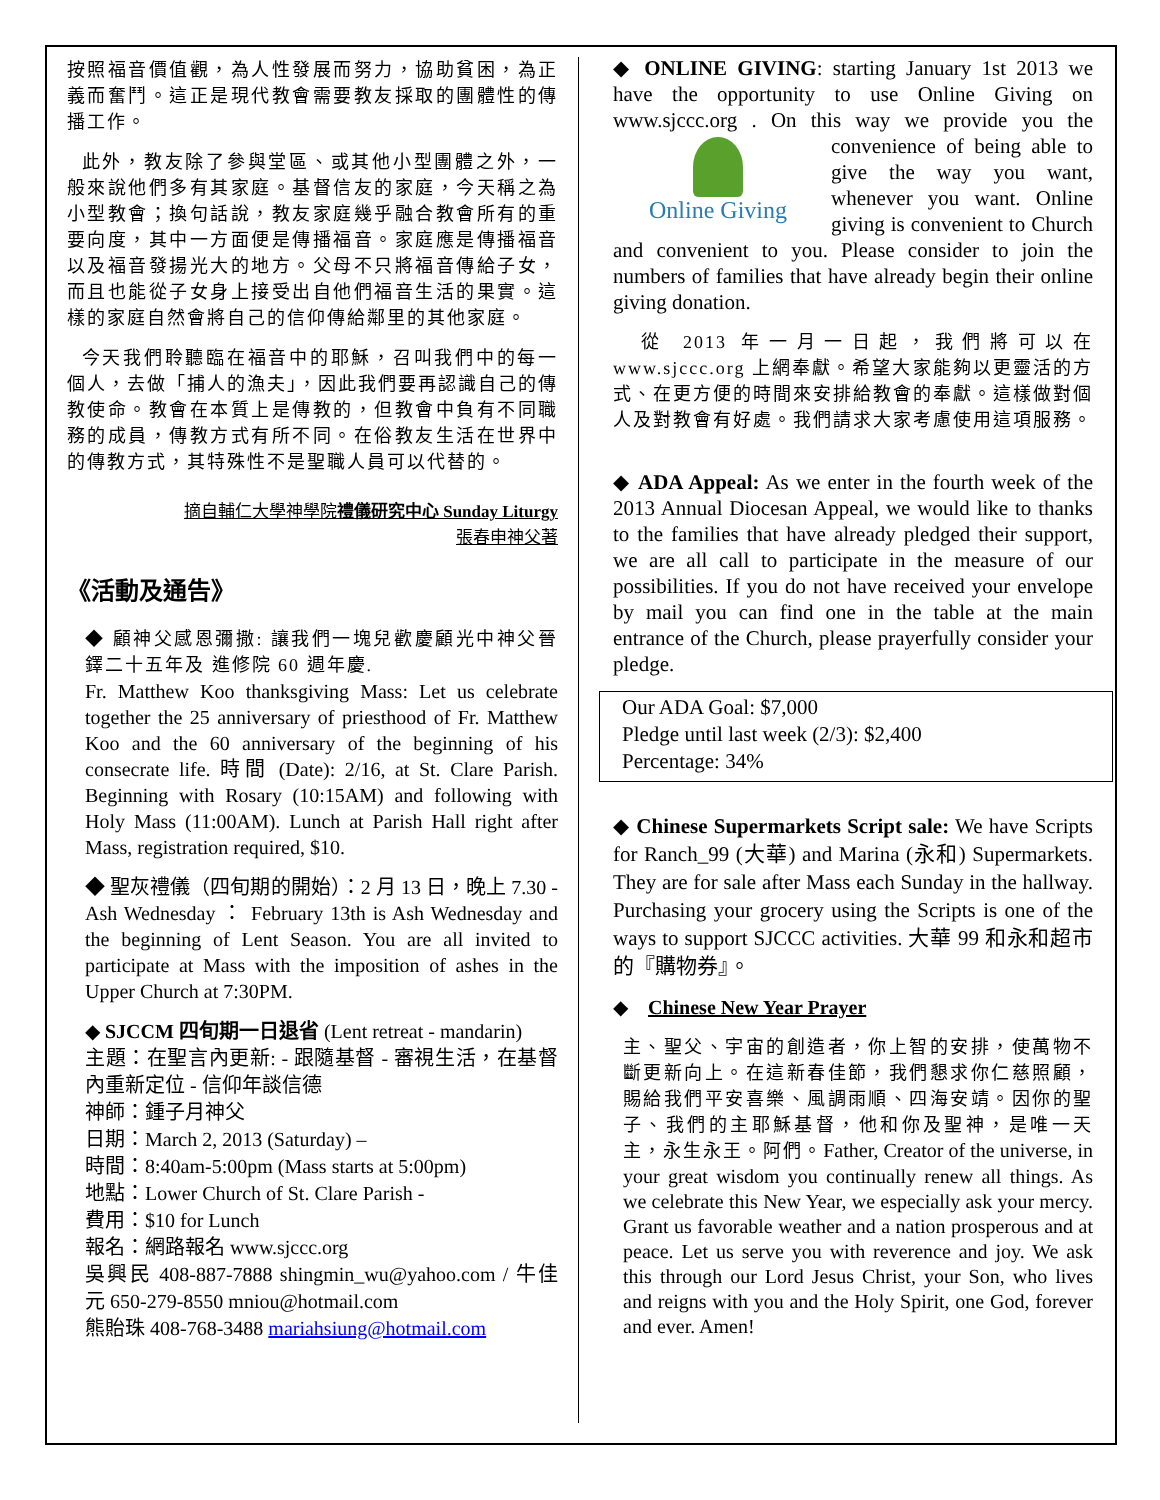按照福音價值觀，為人性發展而努力，協助貧困，為正義而奮鬥。這正是現代教會需要教友採取的團體性的傳播工作。
此外，教友除了參與堂區、或其他小型團體之外，一般來說他們多有其家庭。基督信友的家庭，今天稱之為小型教會；換句話說，教友家庭幾乎融合教會所有的重要向度，其中一方面便是傳播福音。家庭應是傳播福音以及福音發揚光大的地方。父母不只將福音傳給子女，而且也能從子女身上接受出自他們福音生活的果實。這樣的家庭自然會將自己的信仰傳給鄰里的其他家庭。
今天我們聆聽臨在福音中的耶穌，召叫我們中的每一個人，去做「捕人的漁夫」，因此我們要再認識自己的傳教使命。教會在本質上是傳教的，但教會中負有不同職務的成員，傳教方式有所不同。在俗教友生活在世界中的傳教方式，其特殊性不是聖職人員可以代替的。
摘自輔仁大學神學院禮儀研究中心 Sunday Liturgy
張春申神父著
《活動及通告》
◆ 顧神父感恩彌撒: 讓我們一塊兒歡慶顧光中神父晉鐸二十五年及 進修院 60 週年慶.
Fr. Matthew Koo thanksgiving Mass: Let us celebrate together the 25 anniversary of priesthood of Fr. Matthew Koo and the 60 anniversary of the beginning of his consecrate life. 時間 (Date): 2/16, at St. Clare Parish. Beginning with Rosary (10:15AM) and following with Holy Mass (11:00AM). Lunch at Parish Hall right after Mass, registration required, $10.
◆ 聖灰禮儀（四旬期的開始）：2 月 13 日，晚上 7.30 - Ash Wednesday ： February 13th is Ash Wednesday and the beginning of Lent Season. You are all invited to participate at Mass with the imposition of ashes in the Upper Church at 7:30PM.
◆ SJCCM 四旬期一日退省 (Lent retreat - mandarin)
主題：在聖言內更新: - 跟隨基督 - 審視生活，在基督內重新定位 - 信仰年談信德
神師：鍾子月神父
日期：March 2, 2013 (Saturday) –
時間：8:40am-5:00pm (Mass starts at 5:00pm)
地點：Lower Church of St. Clare Parish -
費用：$10 for Lunch
報名：網路報名 www.sjccc.org
吳興民 408-887-7888 shingmin_wu@yahoo.com / 牛佳元 650-279-8550 mniou@hotmail.com
熊貽珠 408-768-3488 mariahsiung@hotmail.com
◆ ONLINE GIVING: starting January 1st 2013 we have the opportunity to use Online Giving on www.sjccc.org . On this way we provide you the Online Giving convenience of being able to give the way you want, whenever you want. Online giving is convenient to Church and convenient to you. Please consider to join the numbers of families that have already begin their online giving donation.
從 2013 年一月一日起，我們將可以在 www.sjccc.org 上網奉獻。希望大家能夠以更靈活的方式、在更方便的時間來安排給教會的奉獻。這樣做對個人及對教會有好處。我們請求大家考慮使用這項服務。
◆ ADA Appeal: As we enter in the fourth week of the 2013 Annual Diocesan Appeal, we would like to thanks to the families that have already pledged their support, we are all call to participate in the measure of our possibilities. If you do not have received your envelope by mail you can find one in the table at the main entrance of the Church, please prayerfully consider your pledge.
Our ADA Goal: $7,000
Pledge until last week (2/3): $2,400
Percentage: 34%
◆ Chinese Supermarkets Script sale: We have Scripts for Ranch_99 (大華) and Marina (永和) Supermarkets. They are for sale after Mass each Sunday in the hallway. Purchasing your grocery using the Scripts is one of the ways to support SJCCC activities. 大華 99 和永和超市的『購物券』。
◆ Chinese New Year Prayer
主、聖父、宇宙的創造者，你上智的安排，使萬物不斷更新向上。在這新春佳節，我們懇求你仁慈照顧，賜給我們平安喜樂、風調雨順、四海安靖。因你的聖子、我們的主耶穌基督，他和你及聖神，是唯一天主，永生永王。阿們。Father, Creator of the universe, in your great wisdom you continually renew all things. As we celebrate this New Year, we especially ask your mercy. Grant us favorable weather and a nation prosperous and at peace. Let us serve you with reverence and joy. We ask this through our Lord Jesus Christ, your Son, who lives and reigns with you and the Holy Spirit, one God, forever and ever. Amen!